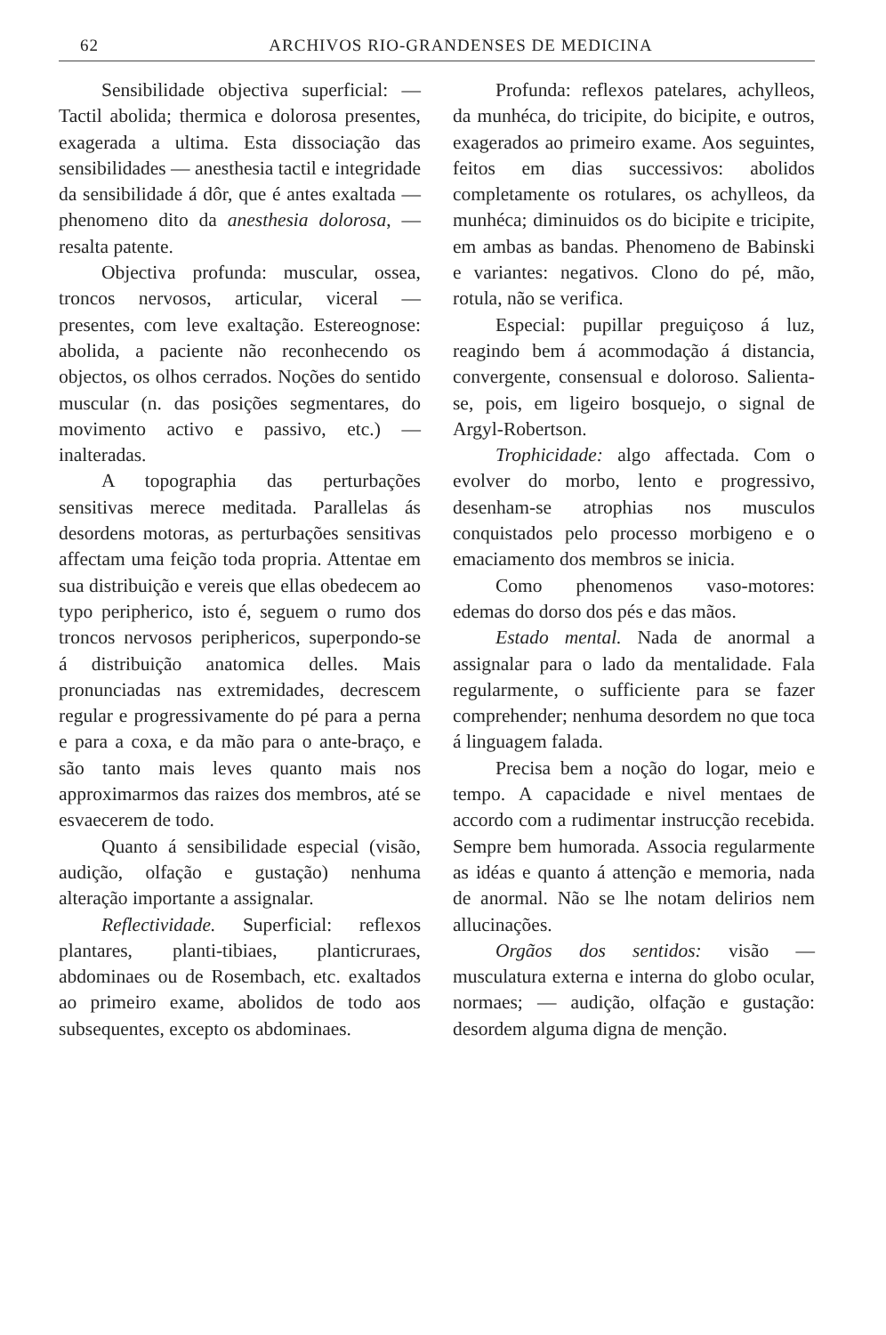62 ARCHIVOS RIO-GRANDENSES DE MEDICINA
Sensibilidade objectiva superficial: — Tactil abolida; thermica e dolorosa presentes, exagerada a ultima. Esta dissociação das sensibilidades — anesthesia tactil e integridade da sensibilidade á dôr, que é antes exaltada — phenomeno dito da anesthesia dolorosa, — resalta patente.
Objectiva profunda: muscular, ossea, troncos nervosos, articular, viceral — presentes, com leve exaltação. Estereognose: abolida, a paciente não reconhecendo os objectos, os olhos cerrados. Noções do sentido muscular (n. das posições segmentares, do movimento activo e passivo, etc.) — inalteradas.
A topographia das perturbações sensitivas merece meditada. Parallelas ás desordens motoras, as perturbações sensitivas affectam uma feição toda propria. Attentae em sua distribuição e vereis que ellas obedecem ao typo peripherico, isto é, seguem o rumo dos troncos nervosos periphericos, superpondo-se á distribuição anatomica delles. Mais pronunciadas nas extremidades, decrescem regular e progressivamente do pé para a perna e para a coxa, e da mão para o ante-braço, e são tanto mais leves quanto mais nos approximarmos das raizes dos membros, até se esvaecerem de todo.
Quanto á sensibilidade especial (visão, audição, olfação e gustação) nenhuma alteração importante a assignalar.
Reflectividade. Superficial: reflexos plantares, planti-tibiaes, planticruraes, abdominaes ou de Rosembach, etc. exaltados ao primeiro exame, abolidos de todo aos subsequentes, excepto os abdominaes.
Profunda: reflexos patelares, achylleos, da munhéca, do tricipite, do bicipite, e outros, exagerados ao primeiro exame. Aos seguintes, feitos em dias successivos: abolidos completamente os rotulares, os achylleos, da munhéca; diminuidos os do bicipite e tricipite, em ambas as bandas. Phenomeno de Babinski e variantes: negativos. Clono do pé, mão, rotula, não se verifica.
Especial: pupillar preguiçoso á luz, reagindo bem á acommodação á distancia, convergente, consensual e doloroso. Salienta-se, pois, em ligeiro bosquejo, o signal de Argyl-Robertson.
Trophicidade: algo affectada. Com o evolver do morbo, lento e progressivo, desenham-se atrophias nos musculos conquistados pelo processo morbigeno e o emaciamento dos membros se inicia.
Como phenomenos vaso-motores: edemas do dorso dos pés e das mãos.
Estado mental. Nada de anormal a assignalar para o lado da mentalidade. Fala regularmente, o sufficiente para se fazer comprehender; nenhuma desordem no que toca á linguagem falada.
Precisa bem a noção do logar, meio e tempo. A capacidade e nivel mentaes de accordo com a rudimentar instrucção recebida. Sempre bem humorada. Associa regularmente as idéas e quanto á attenção e memoria, nada de anormal. Não se lhe notam delirios nem allucinações.
Orgãos dos sentidos: visão — musculatura externa e interna do globo ocular, normaes; — audição, olfação e gustação: desordem alguma digna de menção.